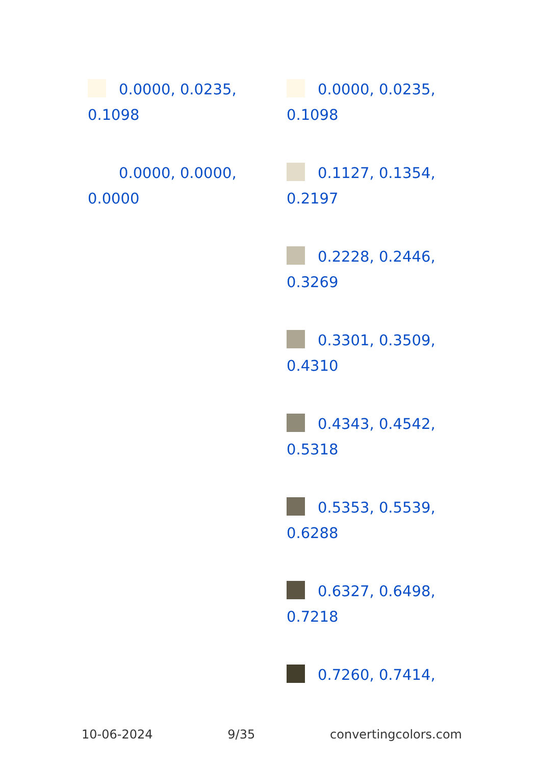0.0000, 0.0235,
0.1098
0.0000, 0.0000,
0.0000
0.0000, 0.0235,
0.1098
0.1127, 0.1354,
0.2197
0.2228, 0.2446,
0.3269
0.3301, 0.3509,
0.4310
0.4343, 0.4542,
0.5318
0.5353, 0.5539,
0.6288
0.6327, 0.6498,
0.7218
0.7260, 0.7414,
10-06-2024 9/35 convertingcolors.com